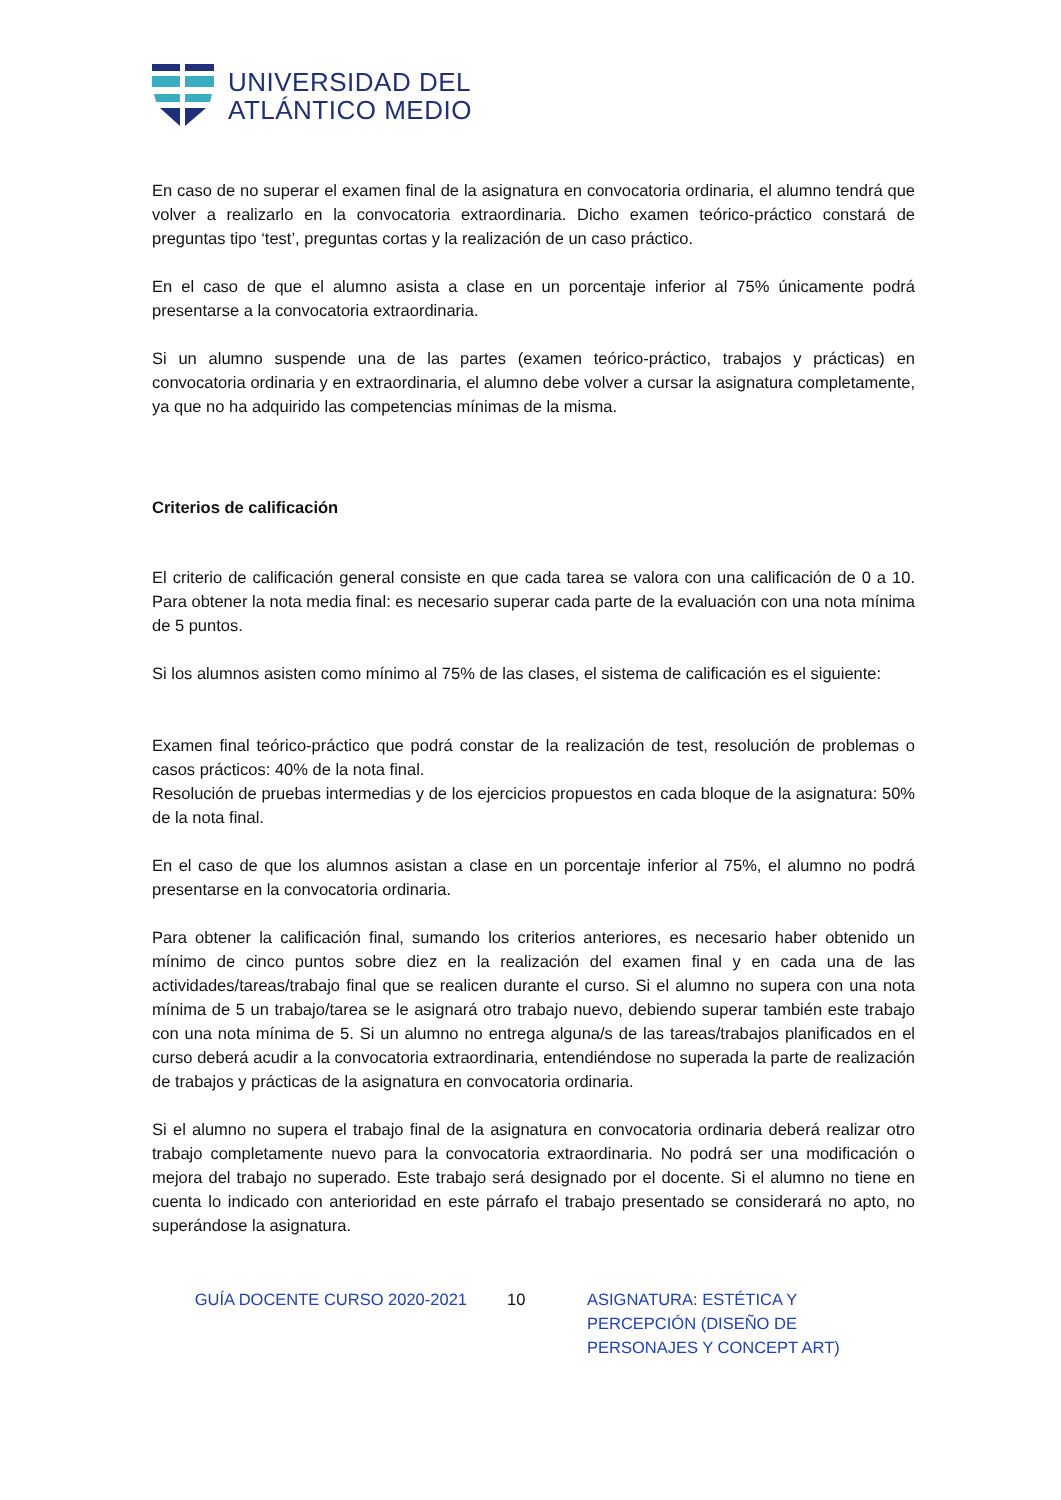UNIVERSIDAD DEL
ATLÁNTICO MEDIO
En caso de no superar el examen final de la asignatura en convocatoria ordinaria, el alumno tendrá que volver a realizarlo en la convocatoria extraordinaria. Dicho examen teórico-práctico constará de preguntas tipo ‘test’, preguntas cortas y la realización de un caso práctico.
En el caso de que el alumno asista a clase en un porcentaje inferior al 75% únicamente podrá presentarse a la convocatoria extraordinaria.
Si un alumno suspende una de las partes (examen teórico-práctico, trabajos y prácticas) en convocatoria ordinaria y en extraordinaria, el alumno debe volver a cursar la asignatura completamente, ya que no ha adquirido las competencias mínimas de la misma.
Criterios de calificación
El criterio de calificación general consiste en que cada tarea se valora con una calificación de 0 a 10. Para obtener la nota media final: es necesario superar cada parte de la evaluación con una nota mínima de 5 puntos.
Si los alumnos asisten como mínimo al 75% de las clases, el sistema de calificación es el siguiente:
Examen final teórico-práctico que podrá constar de la realización de test, resolución de problemas o casos prácticos: 40% de la nota final.
Resolución de pruebas intermedias y de los ejercicios propuestos en cada bloque de la asignatura: 50% de la nota final.
En el caso de que los alumnos asistan a clase en un porcentaje inferior al 75%, el alumno no podrá presentarse en la convocatoria ordinaria.
Para obtener la calificación final, sumando los criterios anteriores, es necesario haber obtenido un mínimo de cinco puntos sobre diez en la realización del examen final y en cada una de las actividades/tareas/trabajo final que se realicen durante el curso. Si el alumno no supera con una nota mínima de 5 un trabajo/tarea se le asignará otro trabajo nuevo, debiendo superar también este trabajo con una nota mínima de 5. Si un alumno no entrega alguna/s de las tareas/trabajos planificados en el curso deberá acudir a la convocatoria extraordinaria, entendiéndose no superada la parte de realización de trabajos y prácticas de la asignatura en convocatoria ordinaria.
Si el alumno no supera el trabajo final de la asignatura en convocatoria ordinaria deberá realizar otro trabajo completamente nuevo para la convocatoria extraordinaria. No podrá ser una modificación o mejora del trabajo no superado. Este trabajo será designado por el docente. Si el alumno no tiene en cuenta lo indicado con anterioridad en este párrafo el trabajo presentado se considerará no apto, no superándose la asignatura.
GUÍA DOCENTE CURSO 2020-2021 10 ASIGNATURA: ESTÉTICA Y PERCEPCIÓN (DISEÑO DE PERSONAJES Y CONCEPT ART)